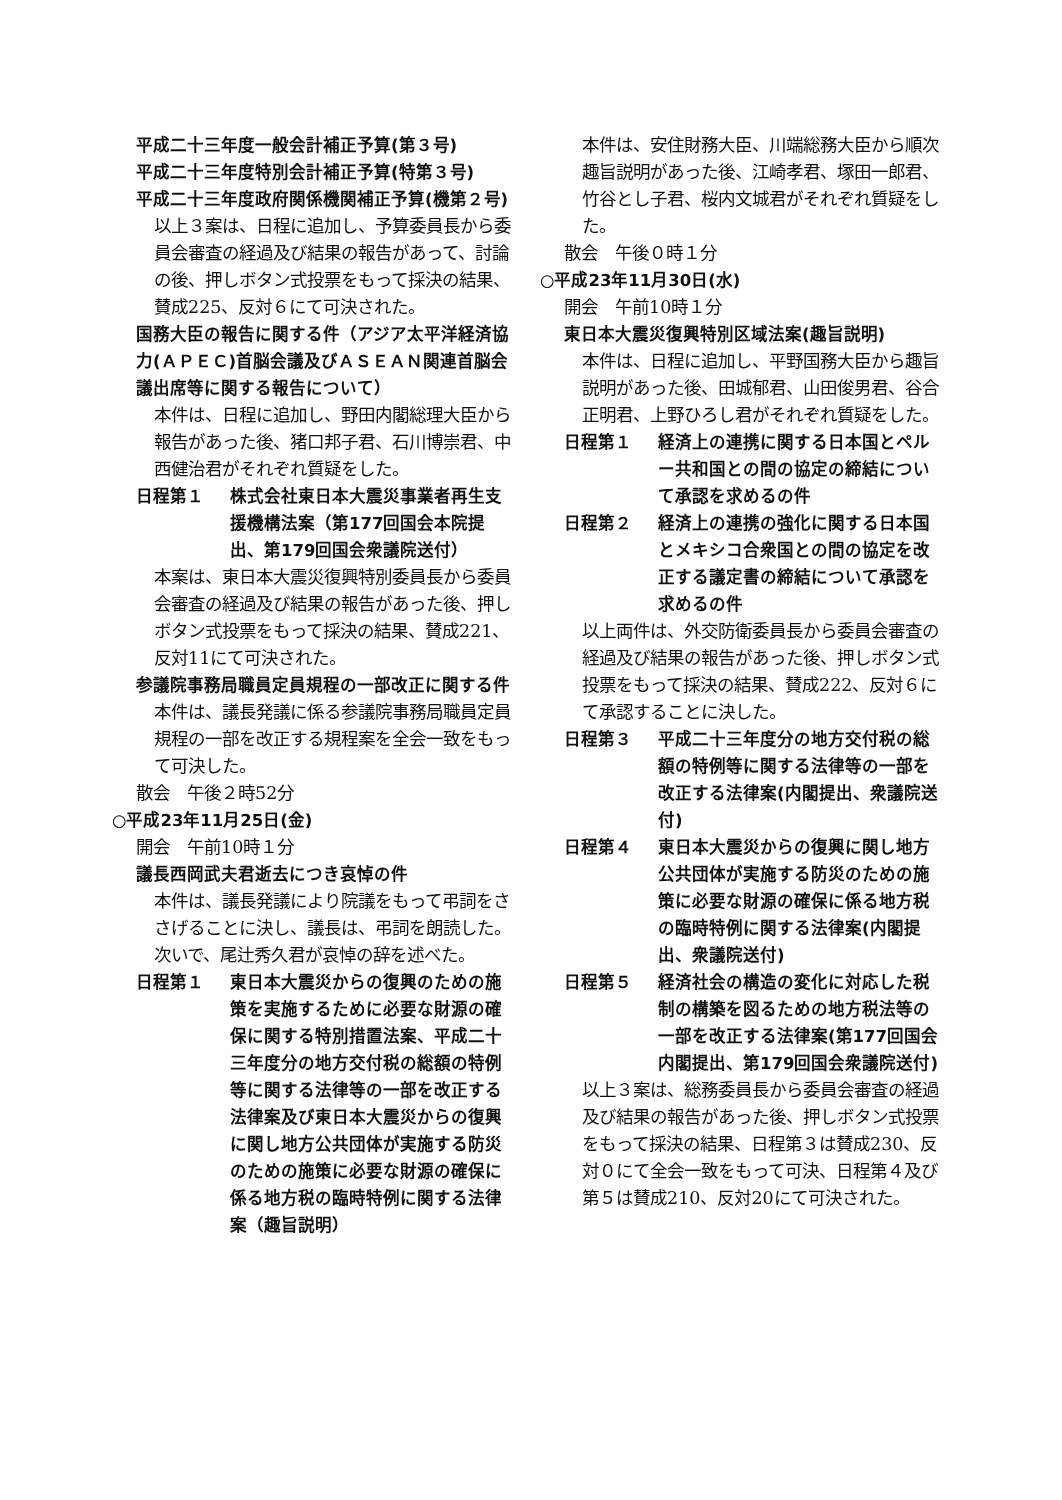平成二十三年度一般会計補正予算(第３号)
平成二十三年度特別会計補正予算(特第３号)
平成二十三年度政府関係機関補正予算(機第２号)
以上３案は、日程に追加し、予算委員長から委員会審査の経過及び結果の報告があって、討論の後、押しボタン式投票をもって採決の結果、賛成225、反対６にて可決された。
国務大臣の報告に関する件（アジア太平洋経済協力(ＡＰＥＣ)首脳会議及びＡＳＥＡＮ関連首脳会議出席等に関する報告について）
本件は、日程に追加し、野田内閣総理大臣から報告があった後、猪口邦子君、石川博崇君、中西健治君がそれぞれ質疑をした。
日程第１ 株式会社東日本大震災事業者再生支援機構法案（第177回国会本院提出、第179回国会衆議院送付）
本案は、東日本大震災復興特別委員長から委員会審査の経過及び結果の報告があった後、押しボタン式投票をもって採決の結果、賛成221、反対11にて可決された。
参議院事務局職員定員規程の一部改正に関する件
本件は、議長発議に係る参議院事務局職員定員規程の一部を改正する規程案を全会一致をもって可決した。
散会　午後２時52分
○平成23年11月25日(金)
開会　午前10時１分
議長西岡武夫君逝去につき哀悼の件
本件は、議長発議により院議をもって弔詞をささげることに決し、議長は、弔詞を朗読した。次いで、尾辻秀久君が哀悼の辞を述べた。
日程第１ 東日本大震災からの復興のための施策を実施するために必要な財源の確保に関する特別措置法案、平成二十三年度分の地方交付税の総額の特例等に関する法律等の一部を改正する法律案及び東日本大震災からの復興に関し地方公共団体が実施する防災のための施策に必要な財源の確保に係る地方税の臨時特例に関する法律案（趣旨説明）
本件は、安住財務大臣、川端総務大臣から順次趣旨説明があった後、江崎孝君、塚田一郎君、竹谷とし子君、桜内文城君がそれぞれ質疑をした。
散会　午後０時１分
○平成23年11月30日(水)
開会　午前10時１分
東日本大震災復興特別区域法案(趣旨説明)
本件は、日程に追加し、平野国務大臣から趣旨説明があった後、田城郁君、山田俊男君、谷合正明君、上野ひろし君がそれぞれ質疑をした。
日程第１ 経済上の連携に関する日本国とペルー共和国との間の協定の締結について承認を求めるの件
日程第２ 経済上の連携の強化に関する日本国とメキシコ合衆国との間の協定を改正する議定書の締結について承認を求めるの件
以上両件は、外交防衛委員長から委員会審査の経過及び結果の報告があった後、押しボタン式投票をもって採決の結果、賛成222、反対６にて承認することに決した。
日程第３ 平成二十三年度分の地方交付税の総額の特例等に関する法律等の一部を改正する法律案(内閣提出、衆議院送付)
日程第４ 東日本大震災からの復興に関し地方公共団体が実施する防災のための施策に必要な財源の確保に係る地方税の臨時特例に関する法律案(内閣提出、衆議院送付)
日程第５ 経済社会の構造の変化に対応した税制の構築を図るための地方税法等の一部を改正する法律案(第177回国会内閣提出、第179回国会衆議院送付)
以上３案は、総務委員長から委員会審査の経過及び結果の報告があった後、押しボタン式投票をもって採決の結果、日程第３は賛成230、反対０にて全会一致をもって可決、日程第４及び第５は賛成210、反対20にて可決された。